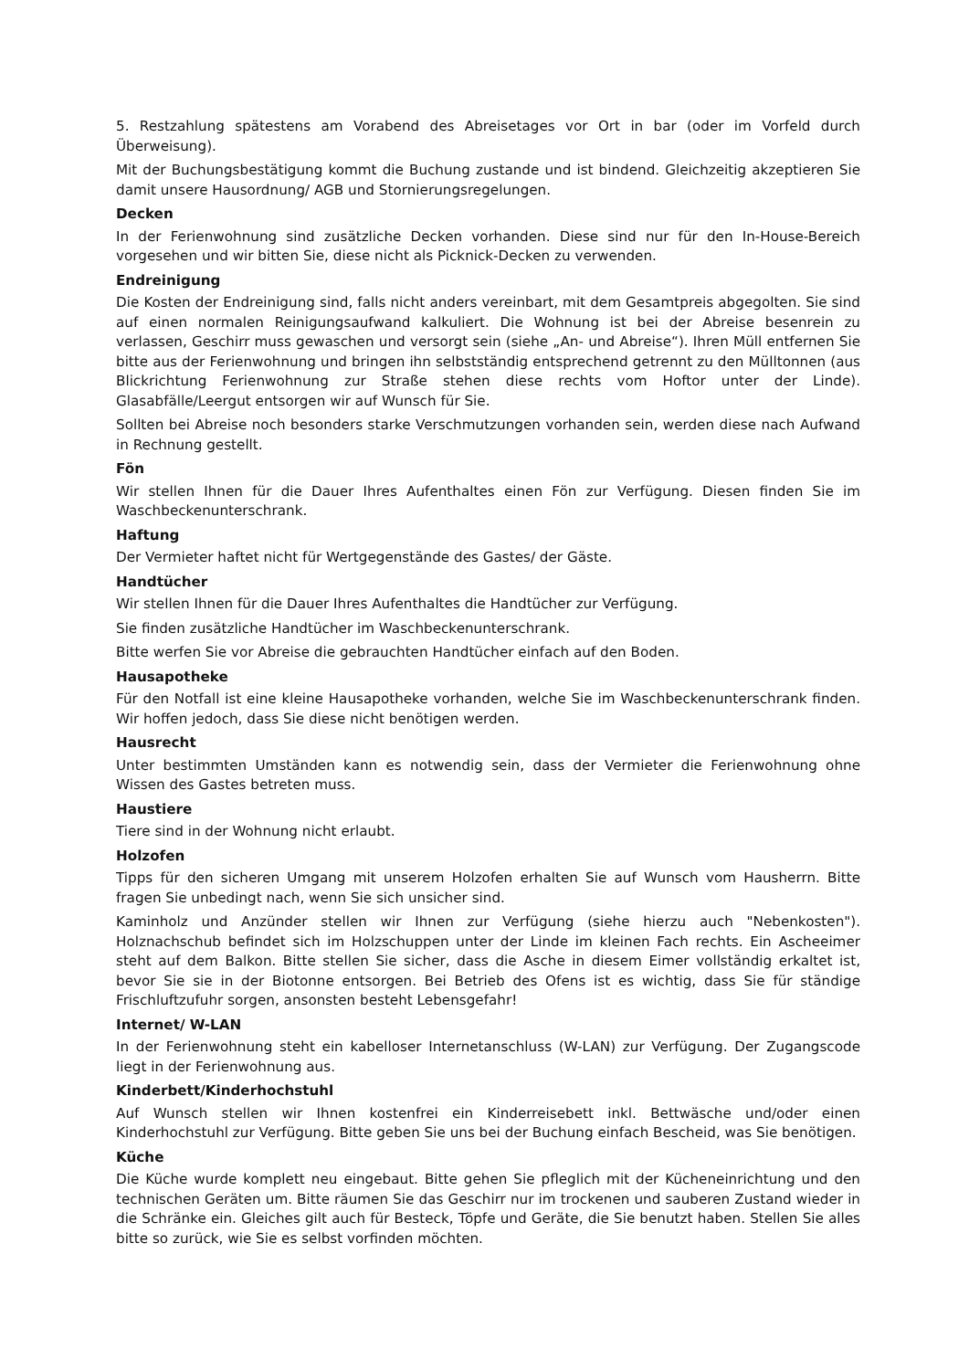5. Restzahlung spätestens am Vorabend des Abreisetages vor Ort in bar (oder im Vorfeld durch Überweisung).
Mit der Buchungsbestätigung kommt die Buchung zustande und ist bindend. Gleichzeitig akzeptieren Sie damit unsere Hausordnung/ AGB und Stornierungsregelungen.
Decken
In der Ferienwohnung sind zusätzliche Decken vorhanden. Diese sind nur für den In-House-Bereich vorgesehen und wir bitten Sie, diese nicht als Picknick-Decken zu verwenden.
Endreinigung
Die Kosten der Endreinigung sind, falls nicht anders vereinbart, mit dem Gesamtpreis abgegolten. Sie sind auf einen normalen Reinigungsaufwand kalkuliert. Die Wohnung ist bei der Abreise besenrein zu verlassen, Geschirr muss gewaschen und versorgt sein (siehe „An- und Abreise“). Ihren Müll entfernen Sie bitte aus der Ferienwohnung und bringen ihn selbstständig entsprechend getrennt zu den Mülltonnen (aus Blickrichtung Ferienwohnung zur Straße stehen diese rechts vom Hoftor unter der Linde). Glasabfälle/Leergut entsorgen wir auf Wunsch für Sie.
Sollten bei Abreise noch besonders starke Verschmutzungen vorhanden sein, werden diese nach Aufwand in Rechnung gestellt.
Fön
Wir stellen Ihnen für die Dauer Ihres Aufenthaltes einen Fön zur Verfügung. Diesen finden Sie im Waschbeckenunterschrank.
Haftung
Der Vermieter haftet nicht für Wertgegenstände des Gastes/ der Gäste.
Handtücher
Wir stellen Ihnen für die Dauer Ihres Aufenthaltes die Handtücher zur Verfügung.
Sie finden zusätzliche Handtücher im Waschbeckenunterschrank.
Bitte werfen Sie vor Abreise die gebrauchten Handtücher einfach auf den Boden.
Hausapotheke
Für den Notfall ist eine kleine Hausapotheke vorhanden, welche Sie im Waschbeckenunterschrank finden. Wir hoffen jedoch, dass Sie diese nicht benötigen werden.
Hausrecht
Unter bestimmten Umständen kann es notwendig sein, dass der Vermieter die Ferienwohnung ohne Wissen des Gastes betreten muss.
Haustiere
Tiere sind in der Wohnung nicht erlaubt.
Holzofen
Tipps für den sicheren Umgang mit unserem Holzofen erhalten Sie auf Wunsch vom Hausherrn. Bitte fragen Sie unbedingt nach, wenn Sie sich unsicher sind.
Kaminholz und Anzünder stellen wir Ihnen zur Verfügung (siehe hierzu auch "Nebenkosten"). Holznachschub befindet sich im Holzschuppen unter der Linde im kleinen Fach rechts. Ein Ascheeimer steht auf dem Balkon. Bitte stellen Sie sicher, dass die Asche in diesem Eimer vollständig erkaltet ist, bevor Sie sie in der Biotonne entsorgen. Bei Betrieb des Ofens ist es wichtig, dass Sie für ständige Frischluftzufuhr sorgen, ansonsten besteht Lebensgefahr!
Internet/ W-LAN
In der Ferienwohnung steht ein kabelloser Internetanschluss (W-LAN) zur Verfügung. Der Zugangscode liegt in der Ferienwohnung aus.
Kinderbett/Kinderhochstuhl
Auf Wunsch stellen wir Ihnen kostenfrei ein Kinderreisebett inkl. Bettwäsche und/oder einen Kinderhochstuhl zur Verfügung. Bitte geben Sie uns bei der Buchung einfach Bescheid, was Sie benötigen.
Küche
Die Küche wurde komplett neu eingebaut. Bitte gehen Sie pfleglich mit der Kücheneinrichtung und den technischen Geräten um. Bitte räumen Sie das Geschirr nur im trockenen und sauberen Zustand wieder in die Schränke ein. Gleiches gilt auch für Besteck, Töpfe und Geräte, die Sie benutzt haben. Stellen Sie alles bitte so zurück, wie Sie es selbst vorfinden möchten.